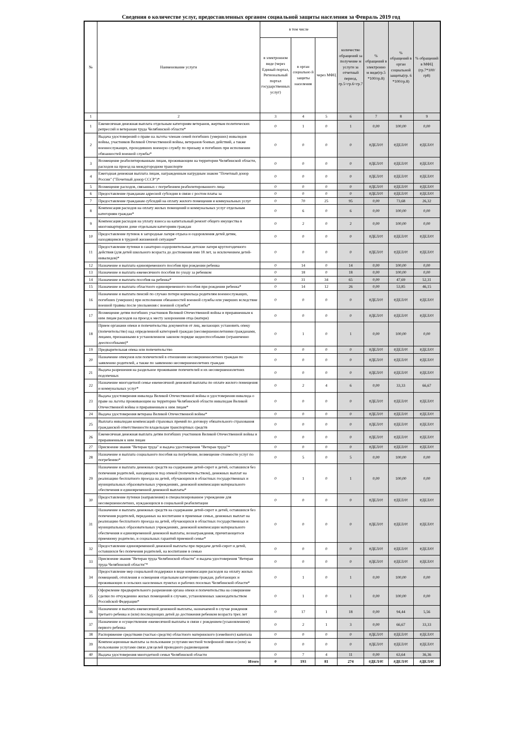Сведения о количестве услуг, предоставленных органом социальной защиты населения за Февраль 2019 год
| № | Наименование услуги | в том числе | | | количество обращений за получение м услуги за отчетный период, гр.5+гр.6+гр.7 | % обращений в электронно м виде(гр.5 *100/гр.8) | % обращений в орган социальной защиты(гр. 6 *100/гр.8) | % обращений в МФЦ (гр.7*100/ гр8) |
| --- | --- | --- | --- | --- | --- | --- | --- | --- |
| | | в электронном виде (через Единый портал, Региональный портал государственных услуг) | в орган социально й защиты населения | через МФЦ | | | | |
| 1 | 2 | 3 | 4 | 5 | 6 | 7 | 8 | 9 |
| 1 | Ежемесячная денежная выплата отдельным категориям ветеранов, жертвам политических репрессий и ветеранам труда Челябинской области* | 0 | 1 | 0 | 1 | 0,00 | 100,00 | 0,00 |
| 2 | Выдача удостоверений о праве на льготы членам семей погибших (умерших) инвалидов войны, участников Великой Отечественной войны, ветеранов боевых действий, а также военнослужащих, проходивших военную службу по призыву и погибших при исполнении обязанностей военной службы* | 0 | 0 | 0 | 0 | #ДЕЛ/0! | #ДЕЛ/0! | #ДЕЛ/0! |
| 3 | Возмещение реабилитированным лицам, проживающим на территории Челябинской области, расходов на проезд на междугородном транспорте | 0 | 0 | 0 | 0 | #ДЕЛ/0! | #ДЕЛ/0! | #ДЕЛ/0! |
| 4 | Ежегодная денежная выплата лицам, награжденным нагрудным знаком "Почетный донор России" ("Почетный донор СССР")* | 0 | 0 | 0 | 0 | #ДЕЛ/0! | #ДЕЛ/0! | #ДЕЛ/0! |
| 5 | Возмещение расходов, связанных с погребением реабилитированного лица | 0 | 0 | 0 | 0 | #ДЕЛ/0! | #ДЕЛ/0! | #ДЕЛ/0! |
| 6 | Предоставление гражданам адресной субсидии в связи с ростом платы за | 0 | 0 | 0 | 0 | #ДЕЛ/0! | #ДЕЛ/0! | #ДЕЛ/0! |
| 7 | Предоставление гражданам субсидий на оплату жилого помещения и коммунальных услуг | 0 | 70 | 25 | 95 | 0,00 | 73,68 | 26,32 |
| 8 | Компенсация расходов на оплату жилых помещений и коммунальных услуг отдельным категориям граждан* | 0 | 6 | 0 | 6 | 0,00 | 100,00 | 0,00 |
| 9 | Компенсация расходов на уплату взноса на капитальный ремонт общего имущества в многоквартирном доме отдельным категориям граждан | 0 | 2 | 0 | 2 | 0,00 | 100,00 | 0,00 |
| 10 | Предоставление путевок в загородные лагеря отдыха и оздоровления детей детям, находящимся в трудной жизненной ситуации* | 0 | 0 | 0 | 0 | #ДЕЛ/0! | #ДЕЛ/0! | #ДЕЛ/0! |
| 11 | Предоставление путевки в санаторно-оздоровительные детские лагеря круглогодичного действия (для детей школьного возраста до достижения ими 18 лет, за исключением детей-инвалидов)* | 0 | 0 | 0 | 0 | #ДЕЛ/0! | #ДЕЛ/0! | #ДЕЛ/0! |
| 12 | Назначение и выплата единовременного пособия при рождении ребенка | 0 | 14 | 0 | 14 | 0,00 | 100,00 | 0,00 |
| 13 | Назначение и выплата ежемесячного пособия по уходу за ребенком | 0 | 18 | 0 | 18 | 0,00 | 100,00 | 0,00 |
| 14 | Назначение и выплата пособия на ребенка* | 0 | 31 | 34 | 65 | 0,00 | 47,69 | 52,31 |
| 15 | Назначение и выплата областного единовременного пособия при рождении ребенка* | 0 | 14 | 12 | 26 | 0,00 | 53,85 | 46,15 |
| 16 | Назначение и выплата пенсий по случаю потери кормильца родителям военнослужащих, погибших (умерших) при исполнении обязанностей военной службы или умерших вследствие военной травмы после увольнения с военной службы* | 0 | 0 | 0 | 0 | #ДЕЛ/0! | #ДЕЛ/0! | #ДЕЛ/0! |
| 17 | Возмещение детям погибших участников Великой Отечественной войны и приравненным к ним лицам расходов на проезд к месту захоронения отца (матери) | 0 | 0 | 0 | 0 | #ДЕЛ/0! | #ДЕЛ/0! | #ДЕЛ/0! |
| 18 | Прием органами опеки и попечительства документов от лиц, желающих установить опеку (попечительство) над определенной категорией граждан (несовершеннолетними гражданами, лицами, признанными в установленном законом порядке недееспособными (ограниченно дееспособными)* | 0 | 1 | 0 | 1 | 0,00 | 100,00 | 0,00 |
| 19 | Предварительная опека или попечительство | 0 | 0 | 0 | 0 | #ДЕЛ/0! | #ДЕЛ/0! | #ДЕЛ/0! |
| 20 | Назначение опекунов или попечителей в отношении несовершеннолетних граждан по заявлению родителей, а также по заявлению несовершеннолетних граждан | 0 | 0 | 0 | 0 | #ДЕЛ/0! | #ДЕЛ/0! | #ДЕЛ/0! |
| 21 | Выдача разрешения на раздельное проживание попечителей и их несовершеннолетних подопечных | 0 | 0 | 0 | 0 | #ДЕЛ/0! | #ДЕЛ/0! | #ДЕЛ/0! |
| 22 | Назначение многодетной семье ежемесячной денежной выплаты по оплате жилого помещения и коммунальных услуг* | 0 | 2 | 4 | 6 | 0,00 | 33,33 | 66,67 |
| 23 | Выдача удостоверения инвалида Великой Отечественной войны и удостоверения инвалида о праве на льготы проживающим на территории Челябинской области инвалидам Великой Отечественной войны и приравненным к ним лицам* | 0 | 0 | 0 | 0 | #ДЕЛ/0! | #ДЕЛ/0! | #ДЕЛ/0! |
| 24 | Выдача удостоверения ветерана Великой Отечественной войны* | 0 | 0 | 0 | 0 | #ДЕЛ/0! | #ДЕЛ/0! | #ДЕЛ/0! |
| 25 | Выплата инвалидам компенсаций страховых премий по договору обязательного страхования гражданской ответственности владельцам транспортных средств | 0 | 0 | 0 | 0 | #ДЕЛ/0! | #ДЕЛ/0! | #ДЕЛ/0! |
| 26 | Ежемесячная денежная выплата детям погибших участников Великой Отечественной войны и приравненным к ним лицам | 0 | 0 | 0 | 0 | #ДЕЛ/0! | #ДЕЛ/0! | #ДЕЛ/0! |
| 27 | Присвоение звания "Ветеран труда" и выдача удостоверения "Ветеран труда"* | 0 | 0 | 0 | 0 | #ДЕЛ/0! | #ДЕЛ/0! | #ДЕЛ/0! |
| 28 | Назначение и выплата социального пособия на погребение, возмещение стоимости услуг по погребению* | 0 | 5 | 0 | 5 | 0,00 | 100,00 | 0,00 |
| 29 | Назначение и выплата денежных средств на содержание детей-сирот и детей, оставшихся без попечения родителей, находящихся под опекой (попечительством), денежных выплат на реализацию бесплатного проезда на детей, обучающихся в областных государственных и муниципальных образовательных учреждениях, денежной компенсации материального обеспечения и единовременной денежной выплаты* | 0 | 1 | 0 | 1 | 0,00 | 100,00 | 0,00 |
| 30 | Предоставление путевки (направления) в специализированное учреждение для несовершеннолетних, нуждающихся в социальной реабилитации | 0 | 0 | 0 | 0 | #ДЕЛ/0! | #ДЕЛ/0! | #ДЕЛ/0! |
| 31 | Назначение и выплата денежных средств на содержание детей-сирот и детей, оставшихся без попечения родителей, переданных на воспитание в приемные семьи, денежных выплат на реализацию бесплатного проезда на детей, обучающихся в областных государственных и муниципальных образовательных учреждениях, денежной компенсации материального обеспечения и единовременной денежной выплаты, вознаграждения, причитающегося приемному родителю, и социальных гарантий приемной семье* | 0 | 0 | 0 | 0 | #ДЕЛ/0! | #ДЕЛ/0! | #ДЕЛ/0! |
| 32 | Предоставление единовременной денежной выплаты при передаче детей-сирот и детей, оставшихся без попечения родителей, на воспитание в семью | 0 | 0 | 0 | 0 | #ДЕЛ/0! | #ДЕЛ/0! | #ДЕЛ/0! |
| 33 | Присвоение звания "Ветеран труда Челябинской области" и выдача удостоверения "Ветеран труда Челябинской области"* | 0 | 0 | 0 | 0 | #ДЕЛ/0! | #ДЕЛ/0! | #ДЕЛ/0! |
| 34 | Предоставление мер социальной поддержки в виде компенсации расходов на оплату жилых помещений, отопления и освещения отдельным категориям граждан, работающих и проживающих в сельских населенных пунктах и рабочих поселках Челябинской области* | 0 | 1 | 0 | 1 | 0,00 | 100,00 | 0,00 |
| 35 | Оформление предварительного разрешения органа опеки и попечительства на совершение сделки по отчуждению жилых помещений в случаях, установленных законодательством Российской Федерации* | 0 | 1 | 0 | 1 | 0,00 | 100,00 | 0,00 |
| 36 | Назначение и выплата ежемесячной денежной выплаты, назначаемой в случае рождения третьего ребенка и (или) последующих детей до достижения ребенком возраста трех лет | 0 | 17 | 1 | 18 | 0,00 | 94,44 | 5,56 |
| 37 | Назначение и осуществление ежемесячной выплаты в связи с рождением (усыновлением) первого ребенка | 0 | 2 | 1 | 3 | 0,00 | 66,67 | 33,33 |
| 38 | Распоряжение средствами (частью средств) областного материнского (семейного) капитала | 0 | 0 | 0 | 0 | #ДЕЛ/0! | #ДЕЛ/0! | #ДЕЛ/0! |
| 39 | Компенсационные выплаты за пользование услугами местной телефонной связи и (или) за пользование услугами связи для целей проводного радиовещания | 0 | 0 | 0 | 0 | #ДЕЛ/0! | #ДЕЛ/0! | #ДЕЛ/0! |
| 40 | Выдача удостоверения многодетной семьи Челябинской области | 0 | 7 | 4 | 11 | 0,00 | 63,64 | 36,36 |
| | Итого | 0 | 193 | 81 | 274 | #ДЕЛ/0! | #ДЕЛ/0! | #ДЕЛ/0! |